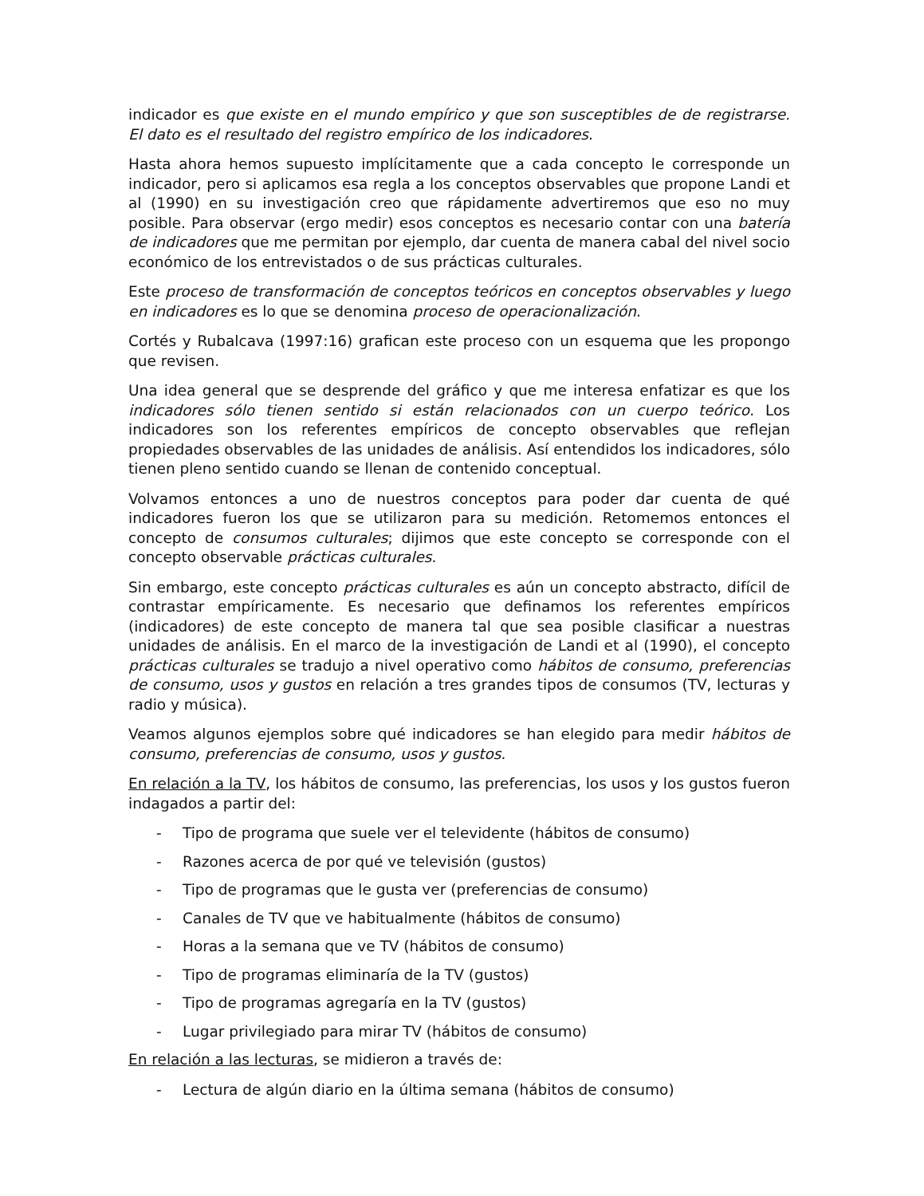indicador es que existe en el mundo empírico y que son susceptibles de de registrarse. El dato es el resultado del registro empírico de los indicadores.
Hasta ahora hemos supuesto implícitamente que a cada concepto le corresponde un indicador, pero si aplicamos esa regla a los conceptos observables que propone Landi et al (1990) en su investigación creo que rápidamente advertiremos que eso no muy posible. Para observar (ergo medir) esos conceptos es necesario contar con una batería de indicadores que me permitan por ejemplo, dar cuenta de manera cabal del nivel socio económico de los entrevistados o de sus prácticas culturales.
Este proceso de transformación de conceptos teóricos en conceptos observables y luego en indicadores es lo que se denomina proceso de operacionalización.
Cortés y Rubalcava (1997:16) grafican este proceso con un esquema que les propongo que revisen.
Una idea general que se desprende del gráfico y que me interesa enfatizar es que los indicadores sólo tienen sentido si están relacionados con un cuerpo teórico. Los indicadores son los referentes empíricos de concepto observables que reflejan propiedades observables de las unidades de análisis. Así entendidos los indicadores, sólo tienen pleno sentido cuando se llenan de contenido conceptual.
Volvamos entonces a uno de nuestros conceptos para poder dar cuenta de qué indicadores fueron los que se utilizaron para su medición. Retomemos entonces el concepto de consumos culturales; dijimos que este concepto se corresponde con el concepto observable prácticas culturales.
Sin embargo, este concepto prácticas culturales es aún un concepto abstracto, difícil de contrastar empíricamente. Es necesario que definamos los referentes empíricos (indicadores) de este concepto de manera tal que sea posible clasificar a nuestras unidades de análisis. En el marco de la investigación de Landi et al (1990), el concepto prácticas culturales se tradujo a nivel operativo como hábitos de consumo, preferencias de consumo, usos y gustos en relación a tres grandes tipos de consumos (TV, lecturas y radio y música).
Veamos algunos ejemplos sobre qué indicadores se han elegido para medir hábitos de consumo, preferencias de consumo, usos y gustos.
En relación a la TV, los hábitos de consumo, las preferencias, los usos y los gustos fueron indagados a partir del:
- Tipo de programa que suele ver el televidente (hábitos de consumo)
- Razones acerca de por qué ve televisión (gustos)
- Tipo de programas que le gusta ver (preferencias de consumo)
- Canales de TV que ve habitualmente (hábitos de consumo)
- Horas a la semana que ve TV (hábitos de consumo)
- Tipo de programas eliminaría de la TV (gustos)
- Tipo de programas agregaría en la TV (gustos)
- Lugar privilegiado para mirar TV (hábitos de consumo)
En relación a las lecturas, se midieron a través de:
- Lectura de algún diario en la última semana (hábitos de consumo)